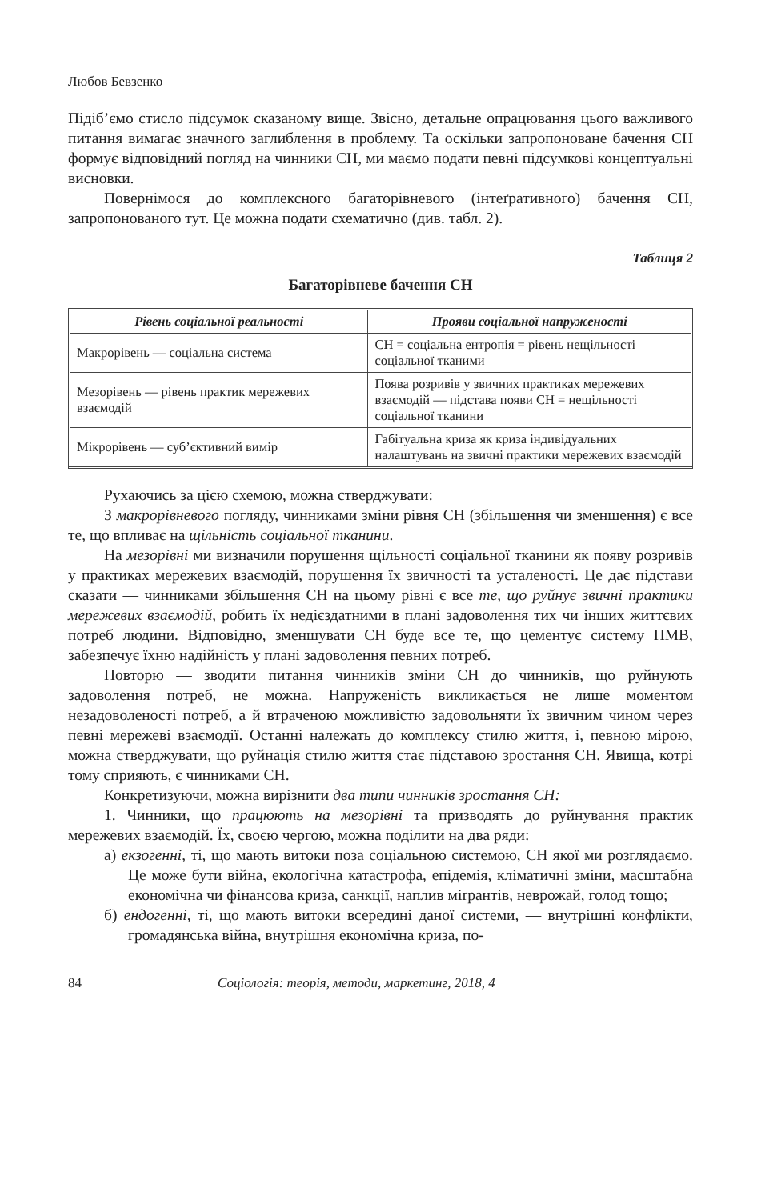Любов Бевзенко
Підіб’ємо стисло підсумок сказаному вище. Звісно, детальне опрацювання цього важливого питання вимагає значного заглиблення в проблему. Та оскільки запропоноване бачення СН формує відповідний погляд на чинники СН, ми маємо подати певні підсумкові концептуальні висновки.
Повернімося до комплексного багаторівневого (інтеґративного) бачення СН, запропонованого тут. Це можна подати схематично (див. табл. 2).
Таблиця 2
Багаторівневе бачення СН
| Рівень соціальної реальності | Прояви соціальної напруженості |
| --- | --- |
| Макрорівень — соціальна система | СН = соціальна ентропія = рівень нещільності соціальної тканими |
| Мезорівень — рівень практик мережевих взаємодій | Поява розривів у звичних практиках мережевих взаємодій — підстава появи СН = нещільності соціальної тканини |
| Мікрорівень — суб’єктивний вимір | Габітуальна криза як криза індивідуальних налаштувань на звичні практики мережевих взаємодій |
Рухаючись за цією схемою, можна стверджувати:
З макрорівневого погляду, чинниками зміни рівня СН (збільшення чи зменшення) є все те, що впливає на щільність соціальної тканини.
На мезорівні ми визначили порушення щільності соціальної тканини як появу розривів у практиках мережевих взаємодій, порушення їх звичності та усталеності. Це дає підстави сказати — чинниками збільшення СН на цьому рівні є все те, що руйнує звичні практики мережевих взаємодій, робить їх недієздатними в плані задоволення тих чи інших життєвих потреб людини. Відповідно, зменшувати СН буде все те, що цементує систему ПМВ, забезпечує їхню надійність у плані задоволення певних потреб.
Повторю — зводити питання чинників зміни СН до чинників, що руйнують задоволення потреб, не можна. Напруженість викликається не лише моментом незадоволеності потреб, а й втраченою можливістю задовольняти їх звичним чином через певні мережеві взаємодії. Останні належать до комплексу стилю життя, і, певною мірою, можна стверджувати, що руйнація стилю життя стає підставою зростання СН. Явища, котрі тому сприяють, є чинниками СН.
Конкретизуючи, можна вирізнити два типи чинників зростання СН:
1. Чинники, що працюють на мезорівні та призводять до руйнування практик мережевих взаємодій. Їх, своєю чергою, можна поділити на два ряди:
а) екзогенні, ті, що мають витоки поза соціальною системою, СН якої ми розглядаємо. Це може бути війна, екологічна катастрофа, епідемія, кліматичні зміни, масштабна економічна чи фінансова криза, санкції, наплив міґрантів, неврожай, голод тощо;
б) ендогенні, ті, що мають витоки всередині даної системи, — внутрішні конфлікти, громадянська війна, внутрішня економічна криза, по-
84 Соціологія: теорія, методи, маркетинг, 2018, 4